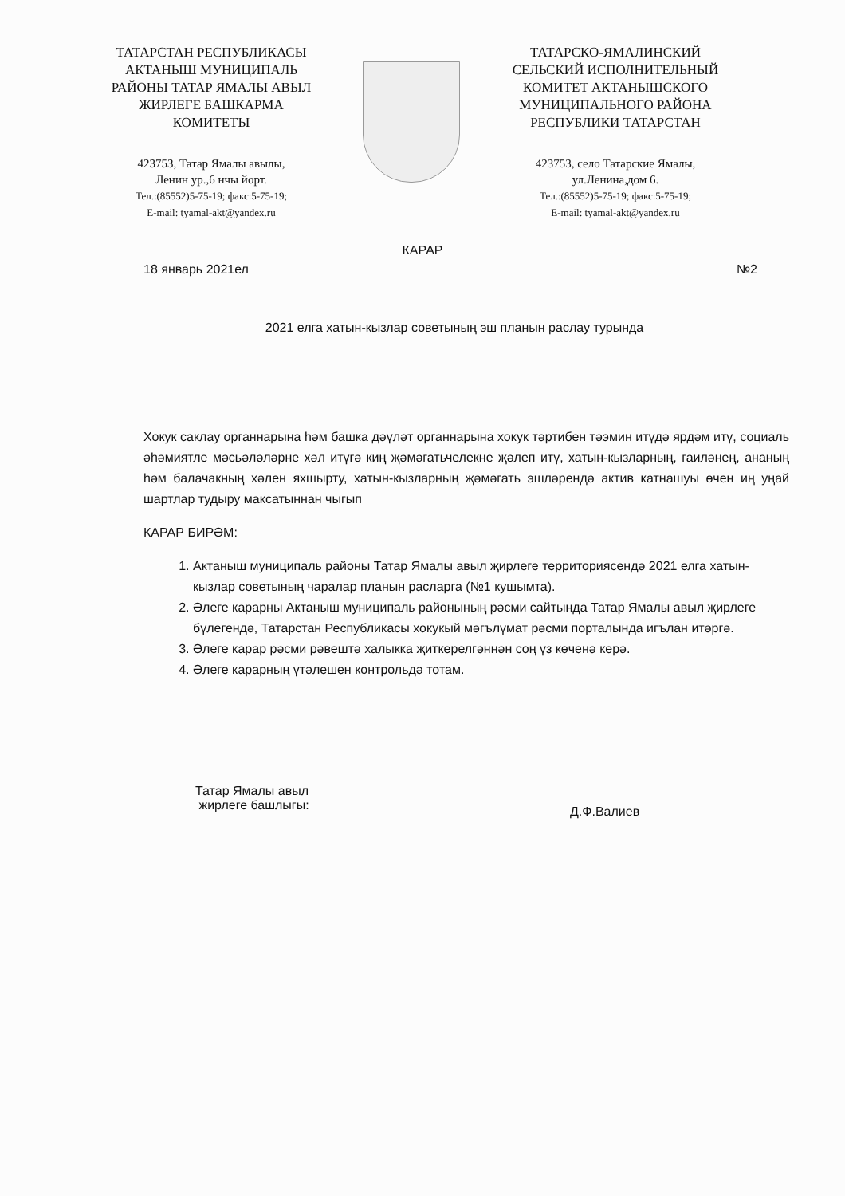ТАТАРСТАН РЕСПУБЛИКАСЫ
АКТАНЫШ МУНИЦИПАЛЬ
РАЙОНЫ ТАТАР ЯМАЛЫ АВЫЛ
ЖИРЛЕГЕ БАШКАРМА
КОМИТЕТЫ
423753, Татар Ямалы авылы,
Ленин ур.,6 нчы йорт.
Тел.:(85552)5-75-19; факс:5-75-19;
E-mail: tyamal-akt@yandex.ru
ТАТАРСКО-ЯМАЛИНСКИЙ
СЕЛЬСКИЙ ИСПОЛНИТЕЛЬНЫЙ
КОМИТЕТ АКТАНЫШСКОГО
МУНИЦИПАЛЬНОГО РАЙОНА
РЕСПУБЛИКИ ТАТАРСТАН
423753, село Татарские Ямалы,
ул.Ленина,дом 6.
Тел.:(85552)5-75-19; факс:5-75-19;
E-mail: tyamal-akt@yandex.ru
КАРАР
18 январь 2021ел №2
2021 елга хатын-кызлар советының эш планын раслау турында
Хокук саклау органнарына һәм башка дәүләт органнарына хокук тәртибен тәэмин итүдә ярдәм итү, социаль әһәмиятле мәсьәләләрне хәл итүгә киң җәмәгатьчелекне җәлеп итү, хатын-кызларның, гаиләнең, ананың һәм балачакның хәлен яхшырту, хатын-кызларның җәмәгать эшләрендә актив катнашуы өчен иң уңай шартлар тудыру максатыннан чыгып
КАРАР БИРӘМ:
1. Актаныш муниципаль районы Татар Ямалы авыл җирлеге территориясендә 2021 елга хатын-кызлар советының чаралар планын расларга (№1 кушымта).
2. Әлеге карарны Актаныш муниципаль районының рәсми сайтында Татар Ямалы авыл җирлеге бүлегендә, Татарстан Республикасы хокукый мәгълүмат рәсми порталында игълан итәргә.
3. Әлеге карар рәсми рәвештә халыкка җиткерелгәннән соң үз көченә керә.
4. Әлеге карарның үтәлешен контрольдә тотам.
Татар Ямалы авыл
жирлеге башлыгы:
Д.Ф.Валиев